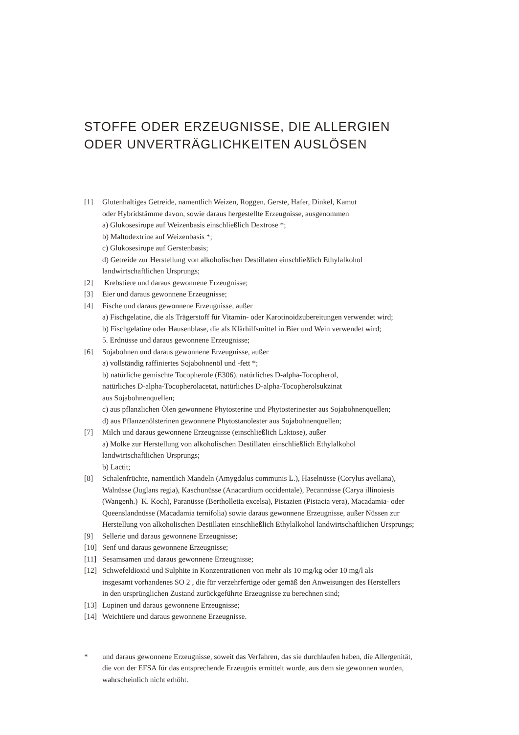STOFFE ODER ERZEUGNISSE, DIE ALLERGIEN
ODER UNVERTRÄGLICHKEITEN AUSLÖSEN
[1] Glutenhaltiges Getreide, namentlich Weizen, Roggen, Gerste, Hafer, Dinkel, Kamut
oder Hybridstämme davon, sowie daraus hergestellte Erzeugnisse, ausgenommen
a) Glukosesirupe auf Weizenbasis einschließlich Dextrose *;
b) Maltodextrine auf Weizenbasis *;
c) Glukosesirupe auf Gerstenbasis;
d) Getreide zur Herstellung von alkoholischen Destillaten einschließlich Ethylalkohol
landwirtschaftlichen Ursprungs;
[2] Krebstiere und daraus gewonnene Erzeugnisse;
[3] Eier und daraus gewonnene Erzeugnisse;
[4] Fische und daraus gewonnene Erzeugnisse, außer
a) Fischgelatine, die als Trägerstoff für Vitamin- oder Karotinoidzubereitungen verwendet wird;
b) Fischgelatine oder Hausenblase, die als Klärhilfsmittel in Bier und Wein verwendet wird;
5. Erdnüsse und daraus gewonnene Erzeugnisse;
[6] Sojabohnen und daraus gewonnene Erzeugnisse, außer
a) vollständig raffiniertes Sojabohnenöl und -fett *;
b) natürliche gemischte Tocopherole (E306), natürliches D-alpha-Tocopherol,
natürliches D-alpha-Tocopherolacetat, natürliches D-alpha-Tocopherolsukzinat
aus Sojabohnenquellen;
c) aus pflanzlichen Ölen gewonnene Phytosterine und Phytosterinester aus Sojabohnenquellen;
d) aus Pflanzenölsterinen gewonnene Phytostanolester aus Sojabohnenquellen;
[7] Milch und daraus gewonnene Erzeugnisse (einschließlich Laktose), außer
a) Molke zur Herstellung von alkoholischen Destillaten einschließlich Ethylalkohol
landwirtschaftlichen Ursprungs;
b) Lactit;
[8] Schalenfrüchte, namentlich Mandeln (Amygdalus communis L.), Haselnüsse (Corylus avellana),
Walnüsse (Juglans regia), Kaschunüsse (Anacardium occidentale), Pecannüsse (Carya illinoiesis
(Wangenh.) K. Koch), Paranüsse (Bertholletia excelsa), Pistazien (Pistacia vera), Macadamia- oder
Queenslandnüsse (Macadamia ternifolia) sowie daraus gewonnene Erzeugnisse, außer Nüssen zur
Herstellung von alkoholischen Destillaten einschließlich Ethylalkohol landwirtschaftlichen Ursprungs;
[9] Sellerie und daraus gewonnene Erzeugnisse;
[10]
Senf und daraus gewonnene Erzeugnisse;
[11]
Sesamsamen und daraus gewonnene Erzeugnisse;
[12]
Schwefeldioxid und Sulphite in Konzentrationen von mehr als 10 mg/kg oder 10 mg/l als
insgesamt vorhandenes SO 2 , die für verzehrfertige oder gemäß den Anweisungen des Herstellers
in den ursprünglichen Zustand zurückgeführte Erzeugnisse zu berechnen sind;
[13]
Lupinen und daraus gewonnene Erzeugnisse;
[14]
Weichtiere und daraus gewonnene Erzeugnisse.
* und daraus gewonnene Erzeugnisse, soweit das Verfahren, das sie durchlaufen haben, die Allergenität,
die von der EFSA für das entsprechende Erzeugnis ermittelt wurde, aus dem sie gewonnen wurden,
wahrscheinlich nicht erhöht.